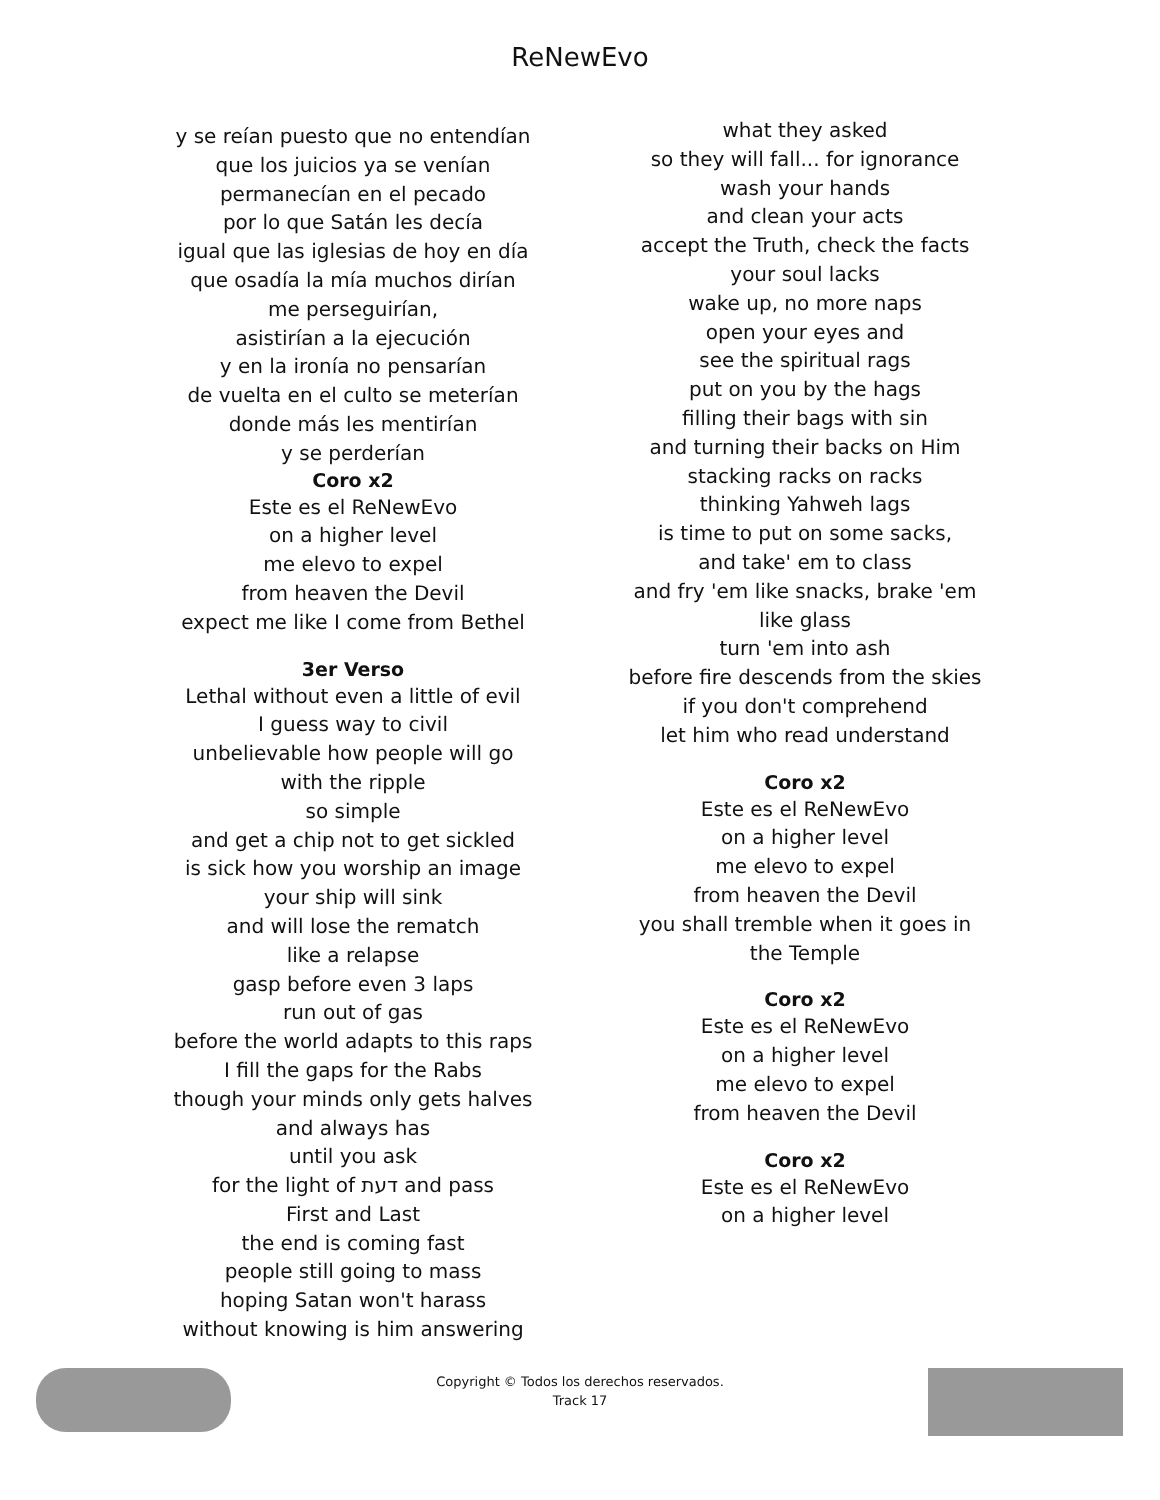ReNewEvo
y se reían puesto que no entendían
que los juicios ya se venían
permanecían en el pecado
por lo que Satán les decía
igual que las iglesias de hoy en día
que osadía la mía muchos dirían
me perseguirían,
asistirían a la ejecución
y en la ironía no pensarían
de vuelta en el culto se meterían
donde más les mentirían
y se perderían
Coro x2
Este es el ReNewEvo
on a higher level
me elevo to expel
from heaven the Devil
expect me like I come from Bethel
3er Verso
Lethal without even a little of evil
I guess way to civil
unbelievable how people will go
with the ripple
so simple
and get a chip not to get sickled
is sick how you worship an image
your ship will sink
and will lose the rematch
like a relapse
gasp before even 3 laps
run out of gas
before the world adapts to this raps
I fill the gaps for the Rabs
though your minds only gets halves
and always has
until you ask
for the light of דעת and pass
First and Last
the end is coming fast
people still going to mass
hoping Satan won't harass
without knowing is him answering
what they asked
so they will fall... for ignorance
wash your hands
and clean your acts
accept the Truth, check the facts
your soul lacks
wake up, no more naps
open your eyes and
see the spiritual rags
put on you by the hags
filling their bags with sin
and turning their backs on Him
stacking racks on racks
thinking Yahweh lags
is time to put on some sacks,
and take' em to class
and fry 'em like snacks, brake 'em
like glass
turn 'em into ash
before fire descends from the skies
if you don't comprehend
let him who read understand
Coro x2
Este es el ReNewEvo
on a higher level
me elevo to expel
from heaven the Devil
you shall tremble when it goes in
the Temple
Coro x2
Este es el ReNewEvo
on a higher level
me elevo to expel
from heaven the Devil
Coro x2
Este es el ReNewEvo
on a higher level
Copyright © Todos los derechos reservados.
Track 17